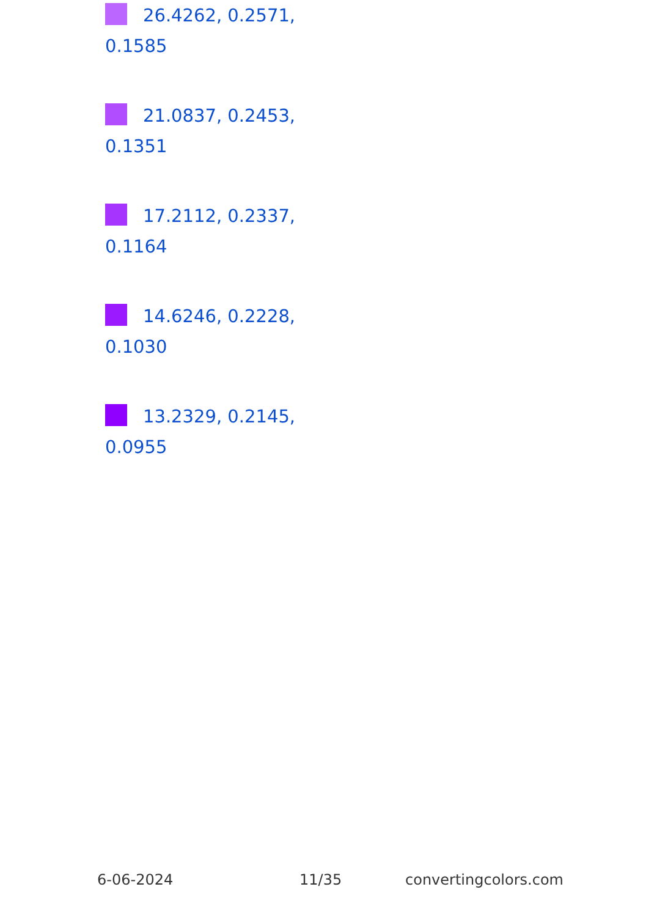26.4262, 0.2571, 0.1585
21.0837, 0.2453, 0.1351
17.2112, 0.2337, 0.1164
14.6246, 0.2228, 0.1030
13.2329, 0.2145, 0.0955
6-06-2024 11/35 convertingcolors.com